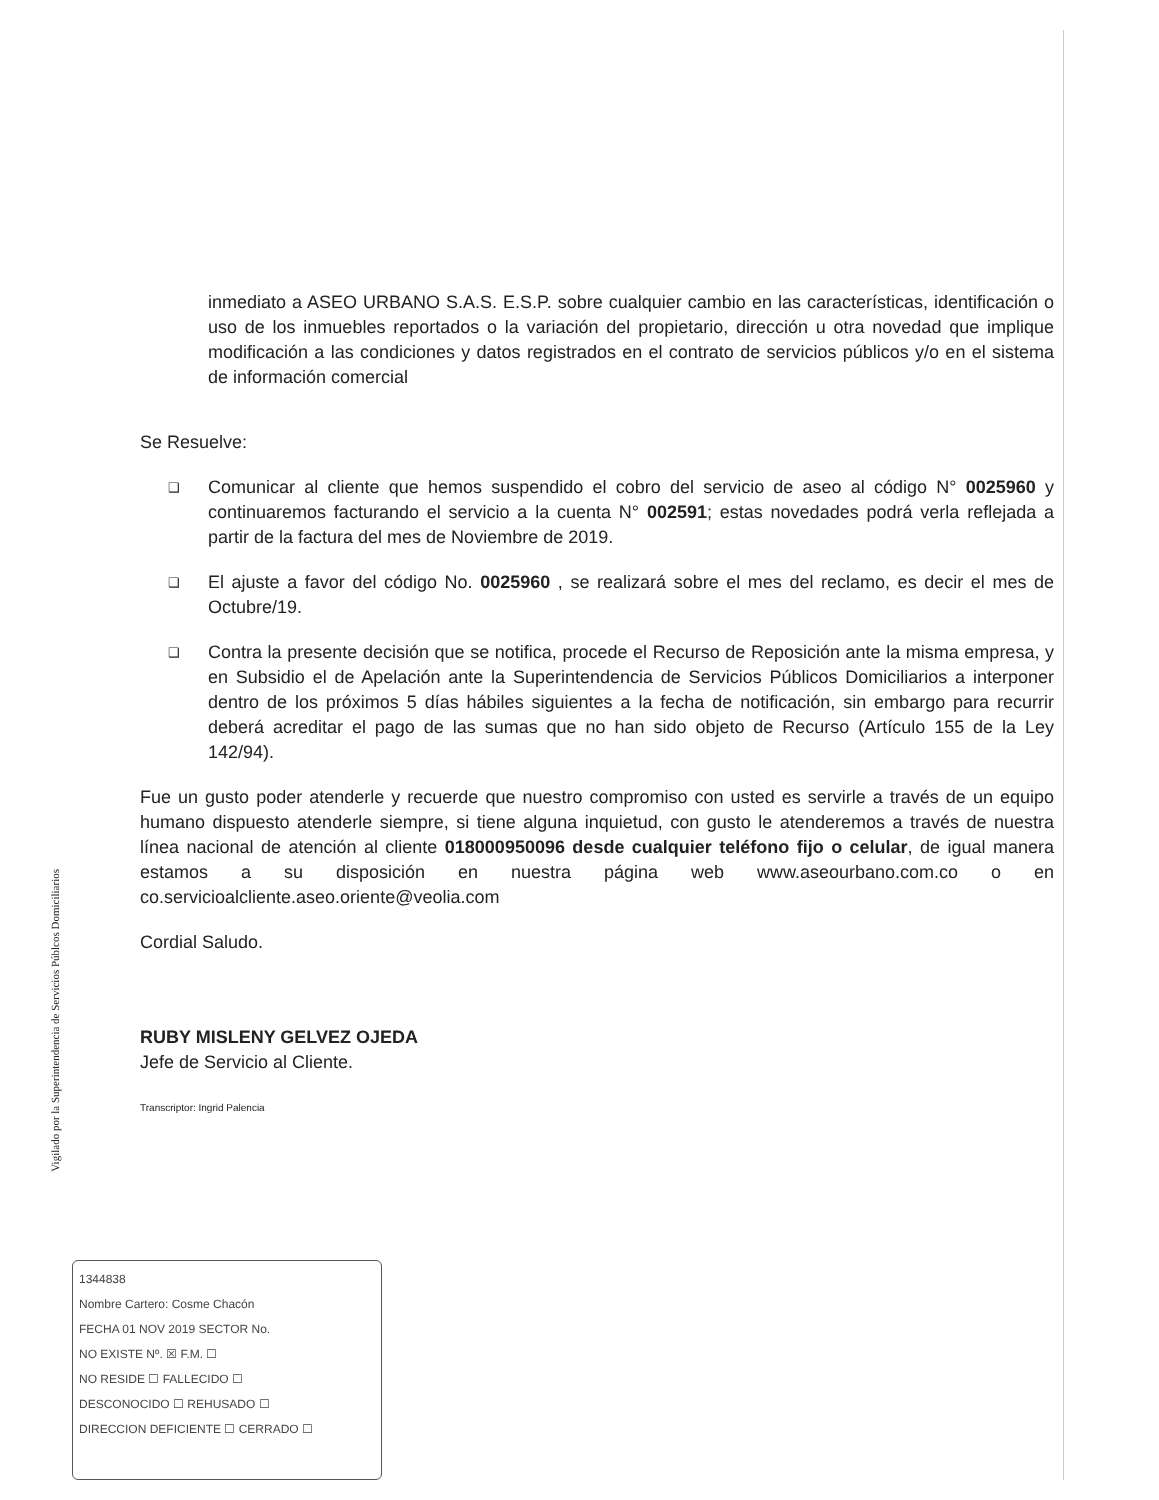Vigilado por la Superintendencia de Servicios Públcos Domiciliarios
inmediato a ASEO URBANO S.A.S. E.S.P. sobre cualquier cambio en las características, identificación o uso de los inmuebles reportados o la variación del propietario, dirección u otra novedad que implique modificación a las condiciones y datos registrados en el contrato de servicios públicos y/o en el sistema de información comercial
Se Resuelve:
❑ Comunicar al cliente que hemos suspendido el cobro del servicio de aseo al código N° 0025960 y continuaremos facturando el servicio a la cuenta N° 002591; estas novedades podrá verla reflejada a partir de la factura del mes de Noviembre de 2019.
❑ El ajuste a favor del código No. 0025960 , se realizará sobre el mes del reclamo, es decir el mes de Octubre/19.
❑ Contra la presente decisión que se notifica, procede el Recurso de Reposición ante la misma empresa, y en Subsidio el de Apelación ante la Superintendencia de Servicios Públicos Domiciliarios a interponer dentro de los próximos 5 días hábiles siguientes a la fecha de notificación, sin embargo para recurrir deberá acreditar el pago de las sumas que no han sido objeto de Recurso (Artículo 155 de la Ley 142/94).
Fue un gusto poder atenderle y recuerde que nuestro compromiso con usted es servirle a través de un equipo humano dispuesto atenderle siempre, si tiene alguna inquietud, con gusto le atenderemos a través de nuestra línea nacional de atención al cliente 018000950096 desde cualquier teléfono fijo o celular, de igual manera estamos a su disposición en nuestra página web www.aseourbano.com.co o en co.servicioalcliente.aseo.oriente@veolia.com
Cordial Saludo.
RUBY MISLENY GELVEZ OJEDA
Jefe de Servicio al Cliente.
Transcriptor: Ingrid Palencia
1344838
Nombre Cartero: Cosme Chacón
FECHA 01 NOV 2019 SECTOR No.
NO EXISTE Nº. ☒ F.M. ☐
NO RESIDE ☐ FALLECIDO ☐
DESCONOCIDO ☐ REHUSADO ☐
DIRECCION DEFICIENTE ☐ CERRADO ☐